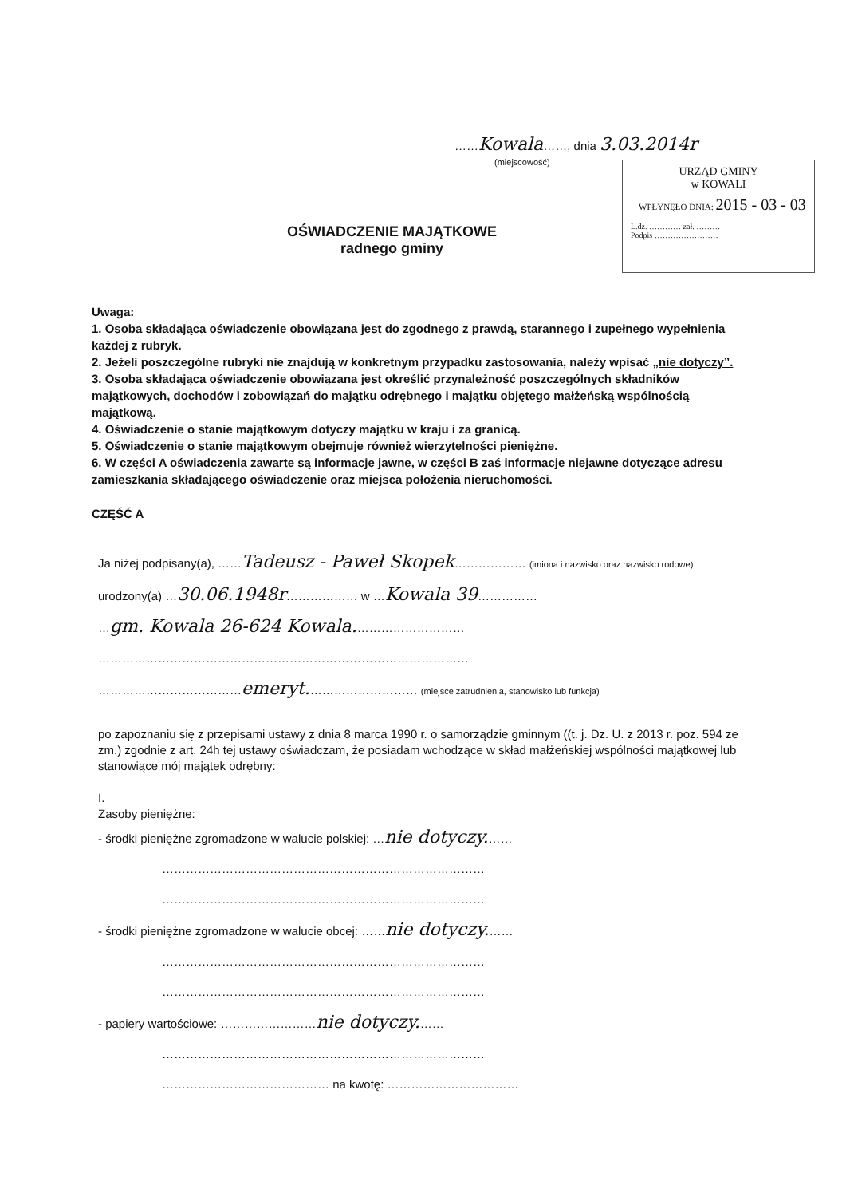……Kowala……, dnia 3.03.2014r
(miejscowość)
URZĄD GMINY
w KOWALI
WPŁYNĘŁO DNIA: 2015 - 03 - 03
L.dz. ………… zał. ………
Podpis ……………………
OŚWIADCZENIE MAJĄTKOWE
radnego gminy
Uwaga:
1. Osoba składająca oświadczenie obowiązana jest do zgodnego z prawdą, starannego i zupełnego wypełnienia każdej z rubryk.
2. Jeżeli poszczególne rubryki nie znajdują w konkretnym przypadku zastosowania, należy wpisać „nie dotyczy”.
3. Osoba składająca oświadczenie obowiązana jest określić przynależność poszczególnych składników majątkowych, dochodów i zobowiązań do majątku odrębnego i majątku objętego małżeńską wspólnością majątkową.
4. Oświadczenie o stanie majątkowym dotyczy majątku w kraju i za granicą.
5. Oświadczenie o stanie majątkowym obejmuje również wierzytelności pieniężne.
6. W części A oświadczenia zawarte są informacje jawne, w części B zaś informacje niejawne dotyczące adresu zamieszkania składającego oświadczenie oraz miejsca położenia nieruchomości.
CZĘŚĆ A
Ja niżej podpisany(a), ……Tadeusz - Paweł Skopek……………… (imiona i nazwisko oraz nazwisko rodowe)
urodzony(a) …30.06.1948r……………… w …Kowala 39……………
…gm. Kowala 26-624 Kowala.………………………
…………………………………………………………………………………
………………………………emeryt.……………………… (miejsce zatrudnienia, stanowisko lub funkcja)
po zapoznaniu się z przepisami ustawy z dnia 8 marca 1990 r. o samorządzie gminnym ((t. j. Dz. U. z 2013 r. poz. 594 ze zm.) zgodnie z art. 24h tej ustawy oświadczam, że posiadam wchodzące w skład małżeńskiej wspólności majątkowej lub stanowiące mój majątek odrębny:
I.
Zasoby pieniężne:
- środki pieniężne zgromadzone w walucie polskiej: …nie dotyczy.……
………………………………………………………………………
………………………………………………………………………
- środki pieniężne zgromadzone w walucie obcej: ……nie dotyczy.……
………………………………………………………………………
………………………………………………………………………
- papiery wartościowe: ……………………nie dotyczy.……
………………………………………………………………………
…………………………………… na kwotę: ……………………………